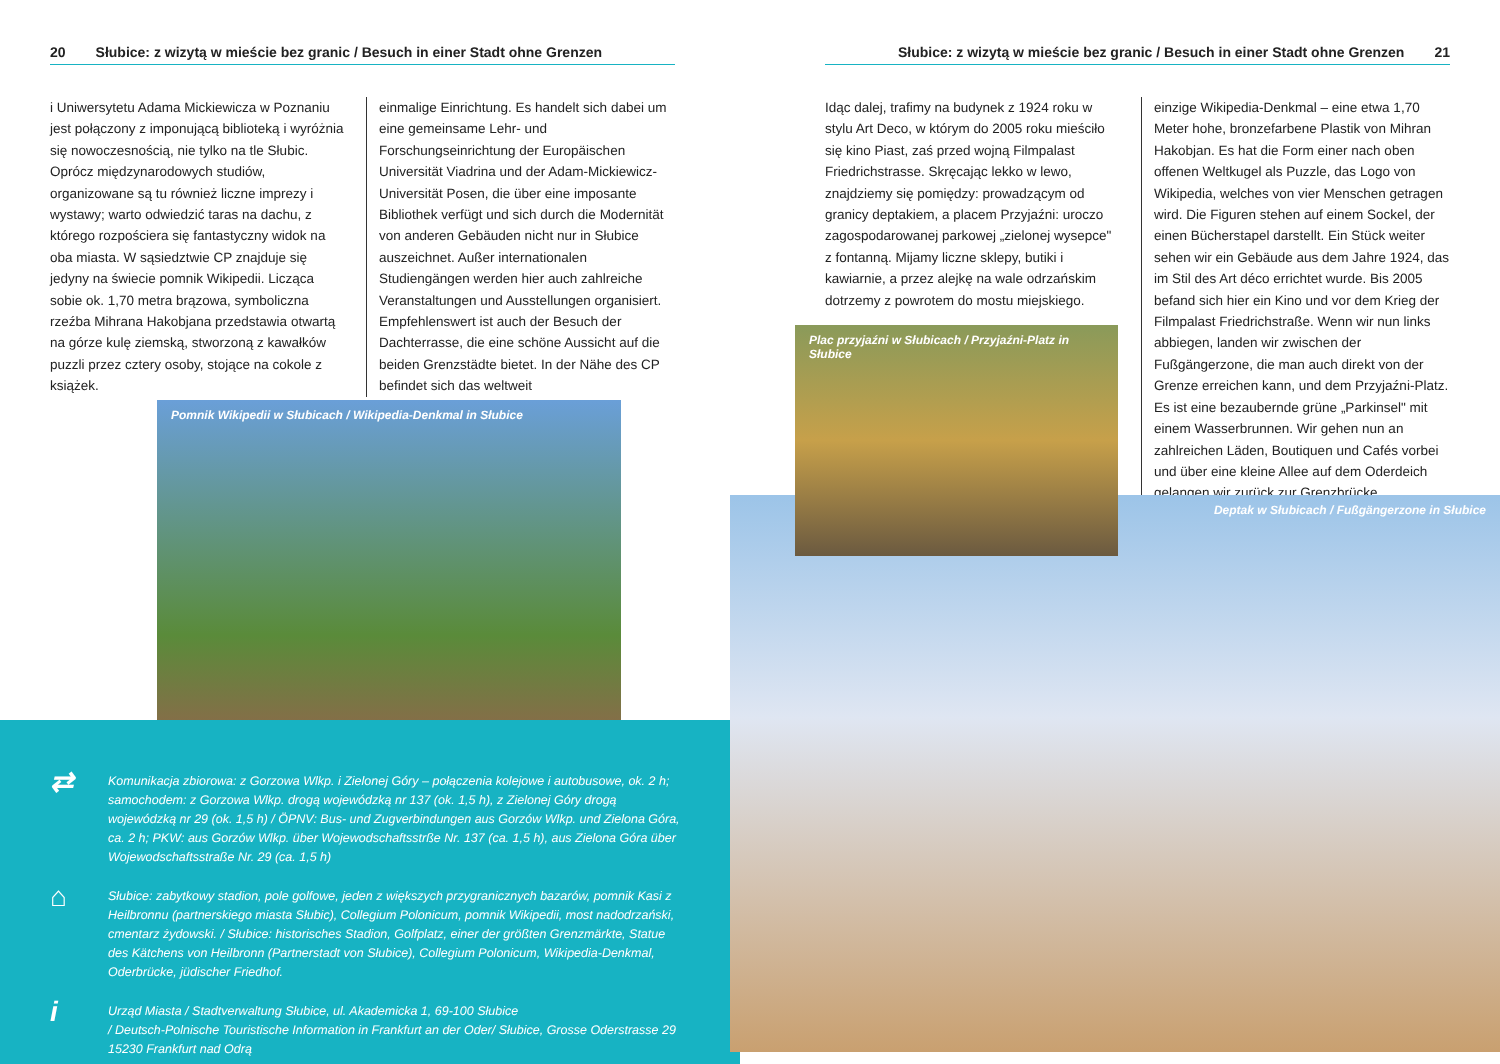20 Słubice: z wizytą w mieście bez granic / Besuch in einer Stadt ohne Grenzen
i Uniwersytetu Adama Mickiewicza w Poznaniu jest połączony z imponującą biblioteką i wyróżnia się nowoczesnością, nie tylko na tle Słubic. Oprócz międzynarodowych studiów, organizowane są tu również liczne imprezy i wystawy; warto odwiedzić taras na dachu, z którego rozpościera się fantastyczny widok na oba miasta. W sąsiedztwie CP znajduje się jedyny na świecie pomnik Wikipedii. Licząca sobie ok. 1,70 metra brązowa, symboliczna rzeźba Mihrana Hakobjana przedstawia otwartą na górze kulę ziemską, stworzoną z kawałków puzzli przez cztery osoby, stojące na cokole z książek.
einmalige Einrichtung. Es handelt sich dabei um eine gemeinsame Lehr- und Forschungseinrichtung der Europäischen Universität Viadrina und der Adam-Mickiewicz-Universität Posen, die über eine imposante Bibliothek verfügt und sich durch die Modernität von anderen Gebäuden nicht nur in Słubice auszeichnet. Außer internationalen Studiengängen werden hier auch zahlreiche Veranstaltungen und Ausstellungen organisiert. Empfehlenswert ist auch der Besuch der Dachterrasse, die eine schöne Aussicht auf die beiden Grenzstädte bietet. In der Nähe des CP befindet sich das weltweit
Pomnik Wikipedii w Słubicach / Wikipedia-Denkmal in Słubice
⇄ Komunikacja zbiorowa: z Gorzowa Wlkp. i Zielonej Góry – połączenia kolejowe i autobusowe, ok. 2 h; samochodem: z Gorzowa Wlkp. drogą wojewódzką nr 137 (ok. 1,5 h), z Zielonej Góry drogą wojewódzką nr 29 (ok. 1,5 h) / ÖPNV: Bus- und Zugverbindungen aus Gorzów Wlkp. und Zielona Góra, ca. 2 h; PKW: aus Gorzów Wlkp. über Wojewodschaftsstrße Nr. 137 (ca. 1,5 h), aus Zielona Góra über Wojewodschaftsstraße Nr. 29 (ca. 1,5 h)
⌂ Słubice: zabytkowy stadion, pole golfowe, jeden z większych przygranicznych bazarów, pomnik Kasi z Heilbronnu (partnerskiego miasta Słubic), Collegium Polonicum, pomnik Wikipedii, most nadodrzański, cmentarz żydowski. / Słubice: historisches Stadion, Golfplatz, einer der größten Grenzmärkte, Statue des Kätchens von Heilbronn (Partnerstadt von Słubice), Collegium Polonicum, Wikipedia-Denkmal, Oderbrücke, jüdischer Friedhof.
i Urząd Miasta / Stadtverwaltung Słubice, ul. Akademicka 1, 69-100 Słubice
/ Deutsch-Polnische Touristische Information in Frankfurt an der Oder/ Słubice, Grosse Oderstrasse 29 15230 Frankfurt nad Odrą
Słubice: z wizytą w mieście bez granic / Besuch in einer Stadt ohne Grenzen 21
Idąc dalej, trafimy na budynek z 1924 roku w stylu Art Deco, w którym do 2005 roku mieściło się kino Piast, zaś przed wojną Filmpalast Friedrichstrasse. Skręcając lekko w lewo, znajdziemy się pomiędzy: prowadzącym od granicy deptakiem, a placem Przyjaźni: uroczo zagospodarowanej parkowej „zielonej wysepce" z fontanną. Mijamy liczne sklepy, butiki i kawiarnie, a przez alejkę na wale odrzańskim dotrzemy z powrotem do mostu miejskiego.
einzige Wikipedia-Denkmal – eine etwa 1,70 Meter hohe, bronzefarbene Plastik von Mihran Hakobjan. Es hat die Form einer nach oben offenen Weltkugel als Puzzle, das Logo von Wikipedia, welches von vier Menschen getragen wird. Die Figuren stehen auf einem Sockel, der einen Bücherstapel darstellt. Ein Stück weiter sehen wir ein Gebäude aus dem Jahre 1924, das im Stil des Art déco errichtet wurde. Bis 2005 befand sich hier ein Kino und vor dem Krieg der Filmpalast Friedrichstraße. Wenn wir nun links abbiegen, landen wir zwischen der Fußgängerzone, die man auch direkt von der Grenze erreichen kann, und dem Przyjaźni-Platz. Es ist eine bezaubernde grüne „Parkinsel" mit einem Wasserbrunnen. Wir gehen nun an zahlreichen Läden, Boutiquen und Cafés vorbei und über eine kleine Allee auf dem Oderdeich gelangen wir zurück zur Grenzbrücke.
Deptak w Słubicach / Fußgängerzone in Słubice
Plac przyjaźni w Słubicach / Przyjaźni-Platz in Słubice